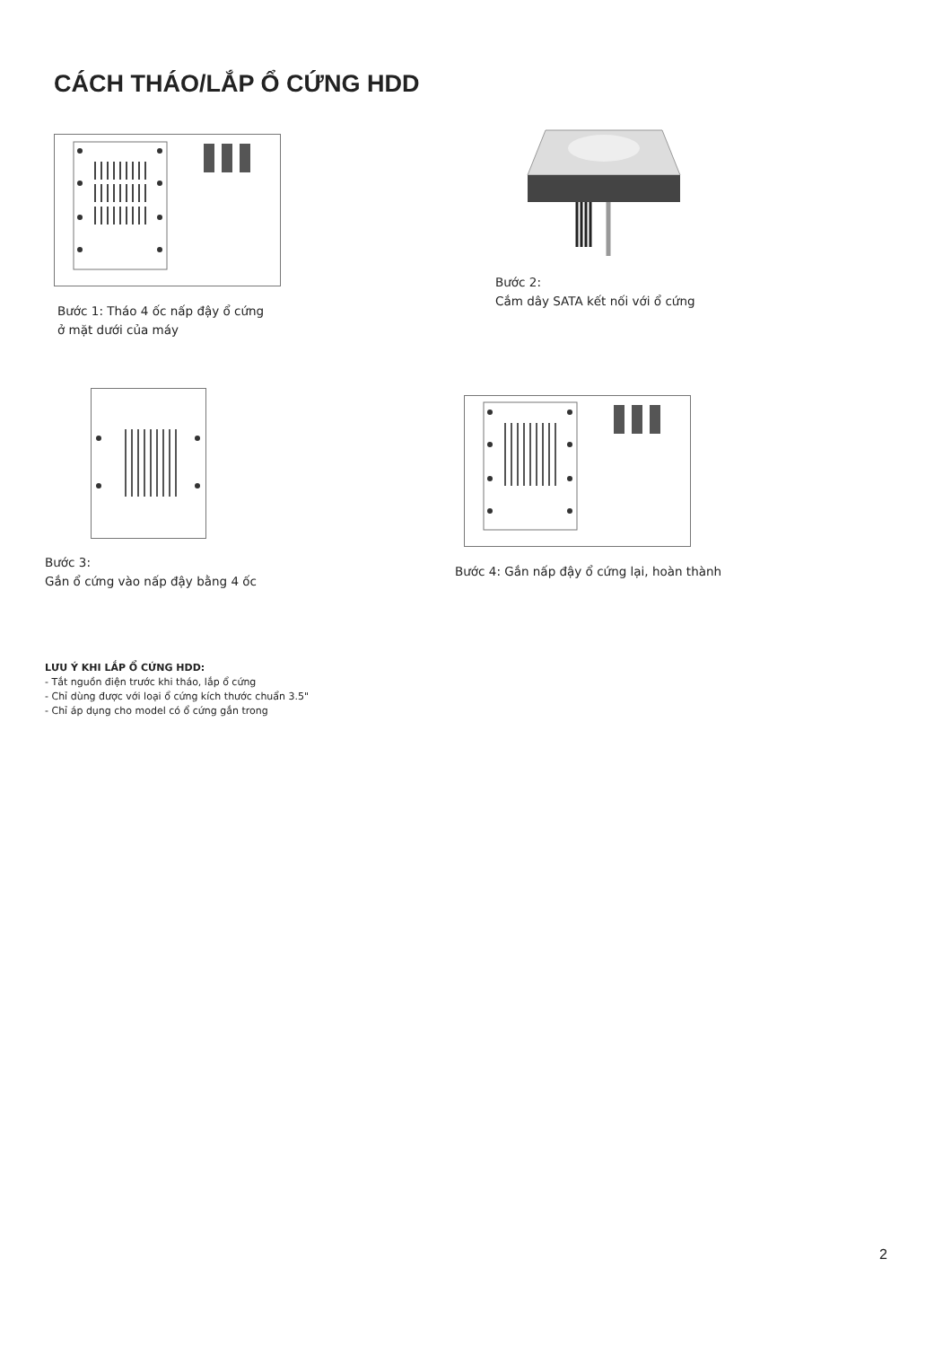CÁCH THÁO/LẮP Ổ CỨNG HDD
Bước 1: Tháo 4 ốc nấp đậy ổ cứng
ở mặt dưới của máy
Bước 2:
Cắm dây SATA kết nối với ổ cứng
Bước 3:
Gắn ổ cứng vào nấp đậy bằng 4 ốc
Bước 4: Gắn nấp đậy ổ cứng lại, hoàn thành
LƯU Ý KHI LẮP Ổ CỨNG HDD:
- Tắt nguồn điện trước khi tháo, lắp ổ cứng
- Chỉ dùng được với loại ổ cứng kích thước chuẩn 3.5"
- Chỉ áp dụng cho model có ổ cứng gắn trong
2